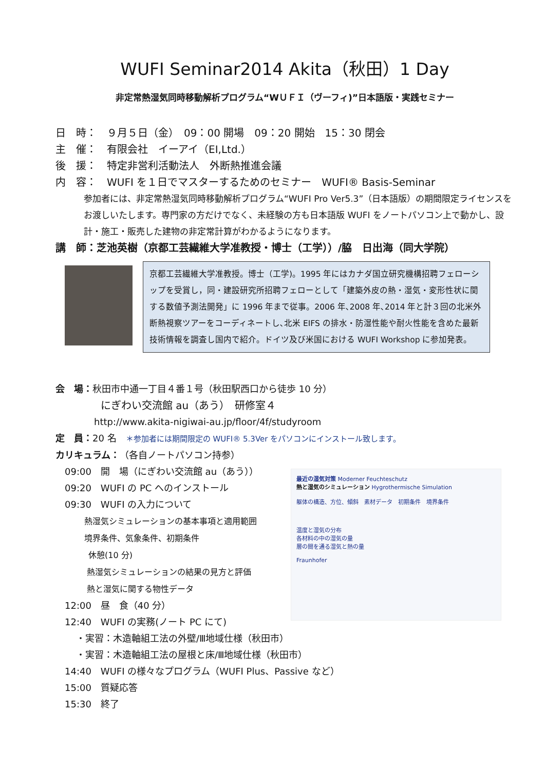WUFI Seminar2014 Akita（秋田）1 Day
非定常熱湿気同時移動解析プログラム“WＵＦＩ（ヴーフィ)”日本語版・実践セミナー
日　時：　９月５日（金）　09：00 開場　09：20 開始　15：30 閉会
主　催：　有限会社　イーアイ（EI,Ltd.）
後　援：　特定非営利活動法人　外断熱推進会議
内　容：　WUFI を１日でマスターするためのセミナー　WUFI® Basis-Seminar
参加者には、非定常熱湿気同時移動解析プログラム“WUFI Pro Ver5.3”（日本語版）の期間限定ライセンスをお渡しいたします。専門家の方だけでなく、未経験の方も日本語版 WUFI をノートパソコン上で動かし、設計・施工・販売した建物の非定常計算がわかるようになります。
講　師：芝池英樹（京都工芸繊維大学准教授・博士（工学））/脇　日出海（同大学院）
京都工芸繊維大学准教授。博士（工学)。1995 年にはカナダ国立研究機構招聘フェローシップを受賞し，同・建設研究所招聘フェローとして「建築外皮の熱・湿気・変形性状に関する数値予測法開発」に 1996 年まで従事。2006 年､2008 年､2014 年と計３回の北米外断熱視察ツアーをコーディネートし､北米 EIFS の排水・防湿性能や耐火性能を含めた最新技術情報を調査し国内で紹介。ドイツ及び米国における WUFI Workshop に参加発表。
会　場：秋田市中通一丁目４番１号（秋田駅西口から徒歩 10 分）
にぎわい交流館 au（あう）　研修室４
http://www.akita-nigiwai-au.jp/floor/4f/studyroom
定　員：20 名　＊参加者には期間限定の WUFI® 5.3Ver をパソコンにインストール致します。
カリキュラム：（各自ノートパソコン持参）
09:00　開　場（にぎわい交流館 au（あう））
09:20　WUFI の PC へのインストール
09:30　WUFI の入力について
熱湿気シミュレーションの基本事項と適用範囲
境界条件、気象条件、初期条件
休憩(10 分)
熱湿気シミュレーションの結果の見方と評価
熱と湿気に関する物性データ
12:00　昼　食（40 分）
12:40　WUFI の実務(ノート PC にて)
・実習：木造軸組工法の外壁/Ⅲ地域仕様（秋田市）
・実習：木造軸組工法の屋根と床/Ⅲ地域仕様（秋田市）
14:40　WUFI の様々なプログラム（WUFI Plus、Passive など）
15:00　質疑応答
15:30　終了
最近の湿気対策 Moderner Feuchteschutz
熱と湿気のシミュレーション Hygrothermische Simulation
躯体の構造、方位、傾斜　素材データ　初期条件　境界条件
温度と湿気の分布
各材料の中の湿気の量
層の間を通る湿気と熱の量
Fraunhofer